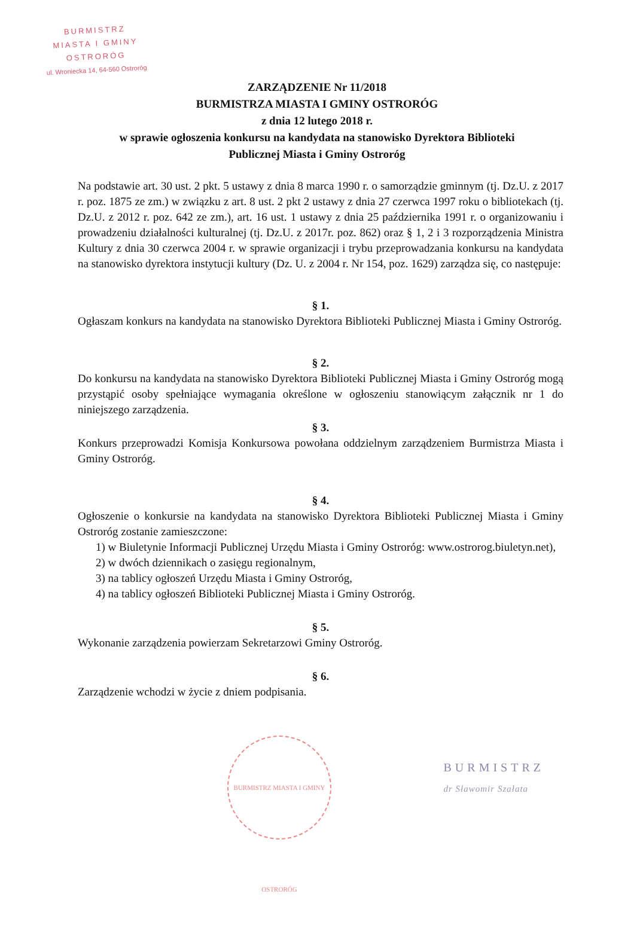BURMISTRZ
MIASTA I GMINY
OSTRORÓG
ul. Wroniecka 14, 64-560 Ostroróg
ZARZĄDZENIE Nr 11/2018
BURMISTRZA MIASTA I GMINY OSTRORÓG
z dnia 12 lutego 2018 r.
w sprawie ogłoszenia konkursu na kandydata na stanowisko Dyrektora Biblioteki
Publicznej Miasta i Gminy Ostroróg
Na podstawie art. 30 ust. 2 pkt. 5 ustawy z dnia 8 marca 1990 r. o samorządzie gminnym (tj. Dz.U. z 2017 r. poz. 1875 ze zm.) w związku z art. 8 ust. 2 pkt 2 ustawy z dnia 27 czerwca 1997 roku o bibliotekach (tj. Dz.U. z 2012 r. poz. 642 ze zm.), art. 16 ust. 1 ustawy z dnia 25 października 1991 r. o organizowaniu i prowadzeniu działalności kulturalnej (tj. Dz.U. z 2017r. poz. 862) oraz § 1, 2 i 3 rozporządzenia Ministra Kultury z dnia 30 czerwca 2004 r. w sprawie organizacji i trybu przeprowadzania konkursu na kandydata na stanowisko dyrektora instytucji kultury (Dz. U. z 2004 r. Nr 154, poz. 1629) zarządza się, co następuje:
§ 1.
Ogłaszam konkurs na kandydata na stanowisko Dyrektora Biblioteki Publicznej Miasta i Gminy Ostroróg.
§ 2.
Do konkursu na kandydata na stanowisko Dyrektora Biblioteki Publicznej Miasta i Gminy Ostroróg mogą przystąpić osoby spełniające wymagania określone w ogłoszeniu stanowiącym załącznik nr 1 do niniejszego zarządzenia.
§ 3.
Konkurs przeprowadzi Komisja Konkursowa powołana oddzielnym zarządzeniem Burmistrza Miasta i Gminy Ostroróg.
§ 4.
Ogłoszenie o konkursie na kandydata na stanowisko Dyrektora Biblioteki Publicznej Miasta i Gminy Ostroróg zostanie zamieszczone:
1) w Biuletynie Informacji Publicznej Urzędu Miasta i Gminy Ostroróg: www.ostrorog.biuletyn.net),
2) w dwóch dziennikach o zasięgu regionalnym,
3) na tablicy ogłoszeń Urzędu Miasta i Gminy Ostroróg,
4) na tablicy ogłoszeń Biblioteki Publicznej Miasta i Gminy Ostroróg.
§ 5.
Wykonanie zarządzenia powierzam Sekretarzowi Gminy Ostroróg.
§ 6.
Zarządzenie wchodzi w życie z dniem podpisania.
BURMISTRZ MIASTA I GMINY OSTRORÓG
BURMISTRZ
dr Sławomir Szałata